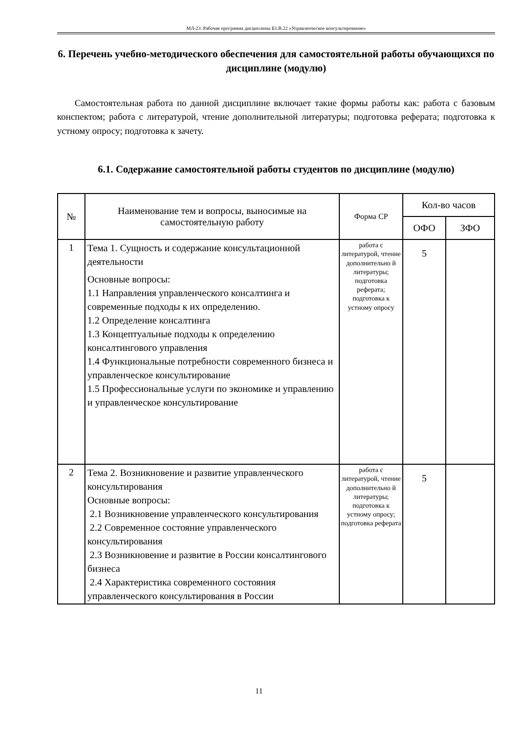МЛ-23: Рабочая программа дисциплины Б1.В.22 «Управленческое консультирование»
6. Перечень учебно-методического обеспечения для самостоятельной работы обучающихся по дисциплине (модулю)
Самостоятельная работа по данной дисциплине включает такие формы работы как: работа с базовым конспектом; работа с литературой, чтение дополнительной литературы; подготовка реферата; подготовка к устному опросу; подготовка к зачету.
6.1. Содержание самостоятельной работы студентов по дисциплине (модулю)
| № | Наименование тем и вопросы, выносимые на самостоятельную работу | Форма СР | Кол-во часов | |
| --- | --- | --- | --- | --- |
| | | | ОФО | ЗФО |
| 1 | Тема 1. Сущность и содержание консультационной деятельности Основные вопросы: 1.1 Направления управленческого консалтинга и современные подходы к их определению. 1.2 Определение консалтинга 1.3 Концептуальные подходы к определению консалтингового управления 1.4 Функциональные потребности современного бизнеса и управленческое консультирование 1.5 Профессиональные услуги по экономике и управлению и управленческое консультирование | работа с литературой, чтение дополнительно й литературы; подготовка реферата; подготовка к устному опросу | 5 | |
| 2 | Тема 2. Возникновение и развитие управленческого консультирования Основные вопросы: 2.1 Возникновение управленческого консультирования 2.2 Современное состояние управленческого консультирования 2.3 Возникновение и развитие в России консалтингового бизнеса 2.4 Характеристика современного состояния управленческого консультирования в России | работа с литературой, чтение дополнительно й литературы; подготовка к устному опросу; подготовка реферата | 5 | |
11